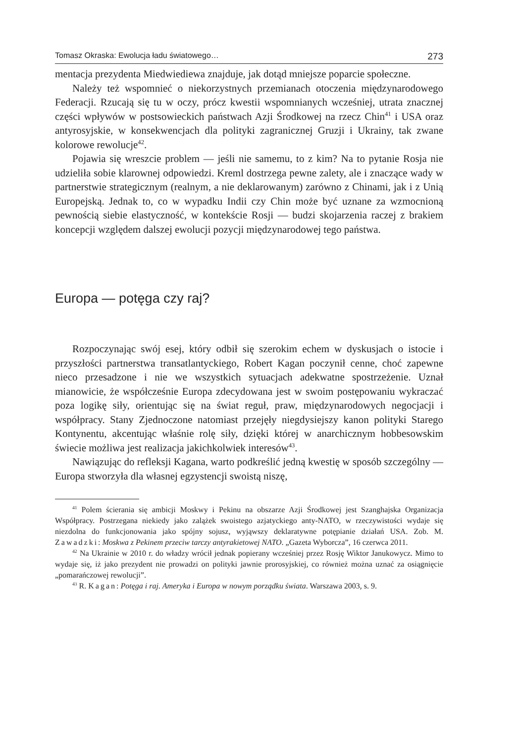Tomasz Okraska: Ewolucja ładu światowego… 273
mentacja prezydenta Miedwiediewa znajduje, jak dotąd mniejsze poparcie społeczne.
Należy też wspomnieć o niekorzystnych przemianach otoczenia międzynarodowego Federacji. Rzucają się tu w oczy, prócz kwestii wspomnianych wcześniej, utrata znacznej części wpływów w postsowieckich państwach Azji Środkowej na rzecz Chin<sup>41</sup> i USA oraz antyrosyjskie, w konsekwencjach dla polityki zagranicznej Gruzji i Ukrainy, tak zwane kolorowe rewolucje<sup>42</sup>.
Pojawia się wreszcie problem — jeśli nie samemu, to z kim? Na to pytanie Rosja nie udzieliła sobie klarownej odpowiedzi. Kreml dostrzega pewne zalety, ale i znaczące wady w partnerstwie strategicznym (realnym, a nie deklarowanym) zarówno z Chinami, jak i z Unią Europejską. Jednak to, co w wypadku Indii czy Chin może być uznane za wzmocnioną pewnością siebie elastyczność, w kontekście Rosji — budzi skojarzenia raczej z brakiem koncepcji względem dalszej ewolucji pozycji międzynarodowej tego państwa.
Europa — potęga czy raj?
Rozpoczynając swój esej, który odbił się szerokim echem w dyskusjach o istocie i przyszłości partnerstwa transatlantyckiego, Robert Kagan poczynił cenne, choć zapewne nieco przesadzone i nie we wszystkich sytuacjach adekwatne spostrzeżenie. Uznał mianowicie, że współcześnie Europa zdecydowana jest w swoim postępowaniu wykraczać poza logikę siły, orientując się na świat reguł, praw, międzynarodowych negocjacji i współpracy. Stany Zjednoczone natomiast przejęły niegdysiejszy kanon polityki Starego Kontynentu, akcentując właśnie rolę siły, dzięki której w anarchicznym hobbesowskim świecie możliwa jest realizacja jakichkolwiek interesów<sup>43</sup>.
Nawiązując do refleksji Kagana, warto podkreślić jedną kwestię w sposób szczególny — Europa stworzyła dla własnej egzystencji swoistą niszę,
<sup>41</sup> Polem ścierania się ambicji Moskwy i Pekinu na obszarze Azji Środkowej jest Szanghajska Organizacja Współpracy. Postrzegana niekiedy jako zalążek swoistego azjatyckiego anty-NATO, w rzeczywistości wydaje się niezdolna do funkcjonowania jako spójny sojusz, wyjąwszy deklaratywne potępianie działań USA. Zob. M. Zawadzki: Moskwa z Pekinem przeciw tarczy antyrakietowej NATO. „Gazeta Wyborcza”, 16 czerwca 2011.
<sup>42</sup> Na Ukrainie w 2010 r. do władzy wrócił jednak popierany wcześniej przez Rosję Wiktor Janukowycz. Mimo to wydaje się, iż jako prezydent nie prowadzi on polityki jawnie prorosyjskiej, co również można uznać za osiągnięcie „pomarańczowej rewolucji”.
<sup>43</sup> R. Kagan: Potęga i raj. Ameryka i Europa w nowym porządku świata. Warszawa 2003, s. 9.